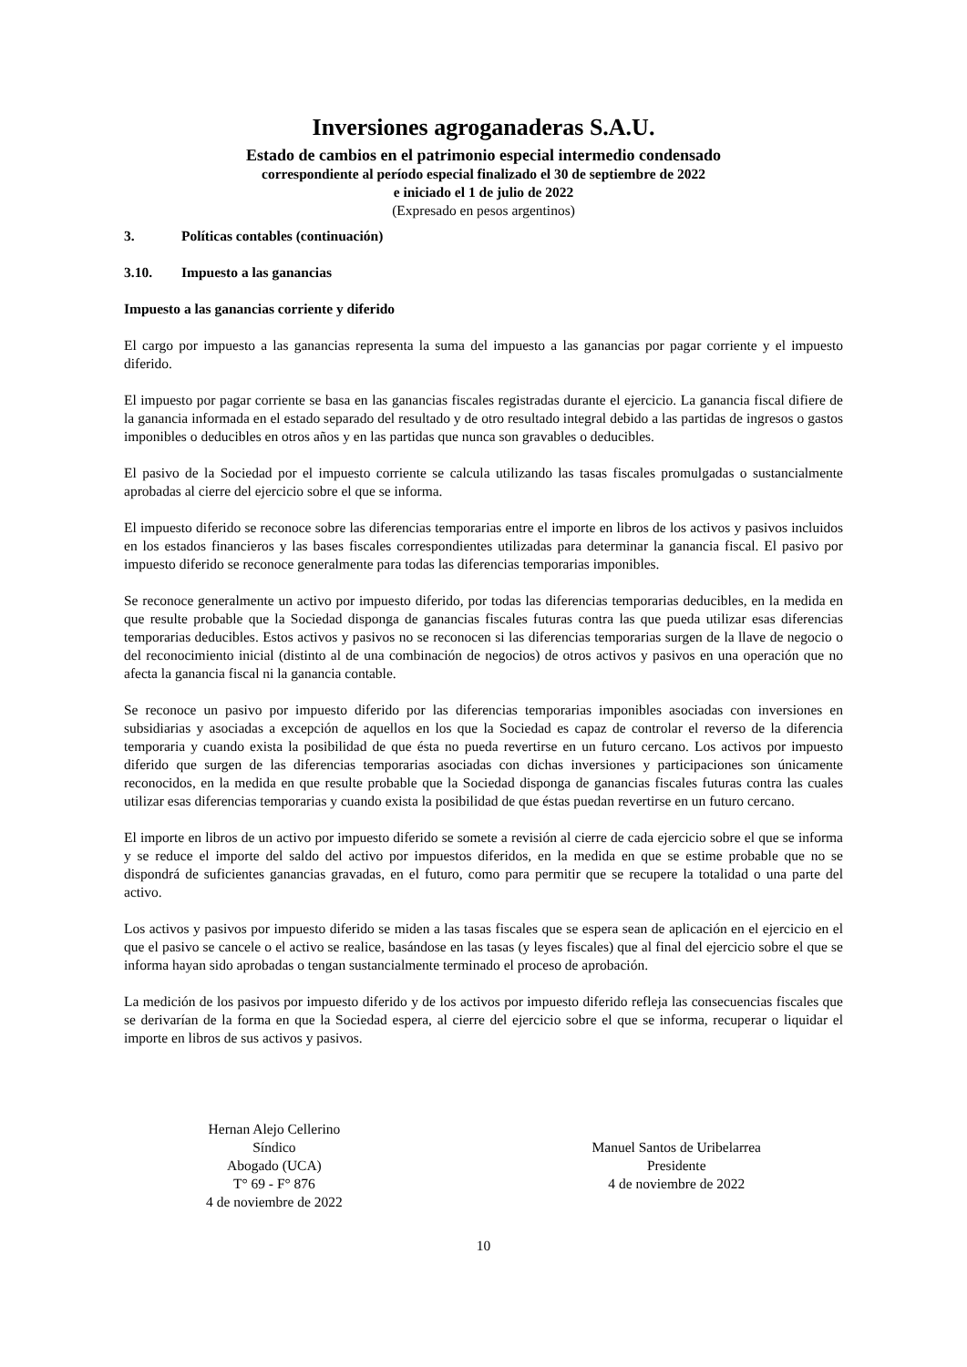Inversiones agroganaderas S.A.U.
Estado de cambios en el patrimonio especial intermedio condensado
correspondiente al período especial finalizado el 30 de septiembre de 2022
e iniciado el 1 de julio de 2022
(Expresado en pesos argentinos)
3. Políticas contables (continuación)
3.10. Impuesto a las ganancias
Impuesto a las ganancias corriente y diferido
El cargo por impuesto a las ganancias representa la suma del impuesto a las ganancias por pagar corriente y el impuesto diferido.
El impuesto por pagar corriente se basa en las ganancias fiscales registradas durante el ejercicio. La ganancia fiscal difiere de la ganancia informada en el estado separado del resultado y de otro resultado integral debido a las partidas de ingresos o gastos imponibles o deducibles en otros años y en las partidas que nunca son gravables o deducibles.
El pasivo de la Sociedad por el impuesto corriente se calcula utilizando las tasas fiscales promulgadas o sustancialmente aprobadas al cierre del ejercicio sobre el que se informa.
El impuesto diferido se reconoce sobre las diferencias temporarias entre el importe en libros de los activos y pasivos incluidos en los estados financieros y las bases fiscales correspondientes utilizadas para determinar la ganancia fiscal. El pasivo por impuesto diferido se reconoce generalmente para todas las diferencias temporarias imponibles.
Se reconoce generalmente un activo por impuesto diferido, por todas las diferencias temporarias deducibles, en la medida en que resulte probable que la Sociedad disponga de ganancias fiscales futuras contra las que pueda utilizar esas diferencias temporarias deducibles. Estos activos y pasivos no se reconocen si las diferencias temporarias surgen de la llave de negocio o del reconocimiento inicial (distinto al de una combinación de negocios) de otros activos y pasivos en una operación que no afecta la ganancia fiscal ni la ganancia contable.
Se reconoce un pasivo por impuesto diferido por las diferencias temporarias imponibles asociadas con inversiones en subsidiarias y asociadas a excepción de aquellos en los que la Sociedad es capaz de controlar el reverso de la diferencia temporaria y cuando exista la posibilidad de que ésta no pueda revertirse en un futuro cercano. Los activos por impuesto diferido que surgen de las diferencias temporarias asociadas con dichas inversiones y participaciones son únicamente reconocidos, en la medida en que resulte probable que la Sociedad disponga de ganancias fiscales futuras contra las cuales utilizar esas diferencias temporarias y cuando exista la posibilidad de que éstas puedan revertirse en un futuro cercano.
El importe en libros de un activo por impuesto diferido se somete a revisión al cierre de cada ejercicio sobre el que se informa y se reduce el importe del saldo del activo por impuestos diferidos, en la medida en que se estime probable que no se dispondrá de suficientes ganancias gravadas, en el futuro, como para permitir que se recupere la totalidad o una parte del activo.
Los activos y pasivos por impuesto diferido se miden a las tasas fiscales que se espera sean de aplicación en el ejercicio en el que el pasivo se cancele o el activo se realice, basándose en las tasas (y leyes fiscales) que al final del ejercicio sobre el que se informa hayan sido aprobadas o tengan sustancialmente terminado el proceso de aprobación.
La medición de los pasivos por impuesto diferido y de los activos por impuesto diferido refleja las consecuencias fiscales que se derivarían de la forma en que la Sociedad espera, al cierre del ejercicio sobre el que se informa, recuperar o liquidar el importe en libros de sus activos y pasivos.
Hernan Alejo Cellerino
Síndico
Abogado (UCA)
T° 69 - F° 876
4 de noviembre de 2022
Manuel Santos de Uribelarrea
Presidente
4 de noviembre de 2022
10